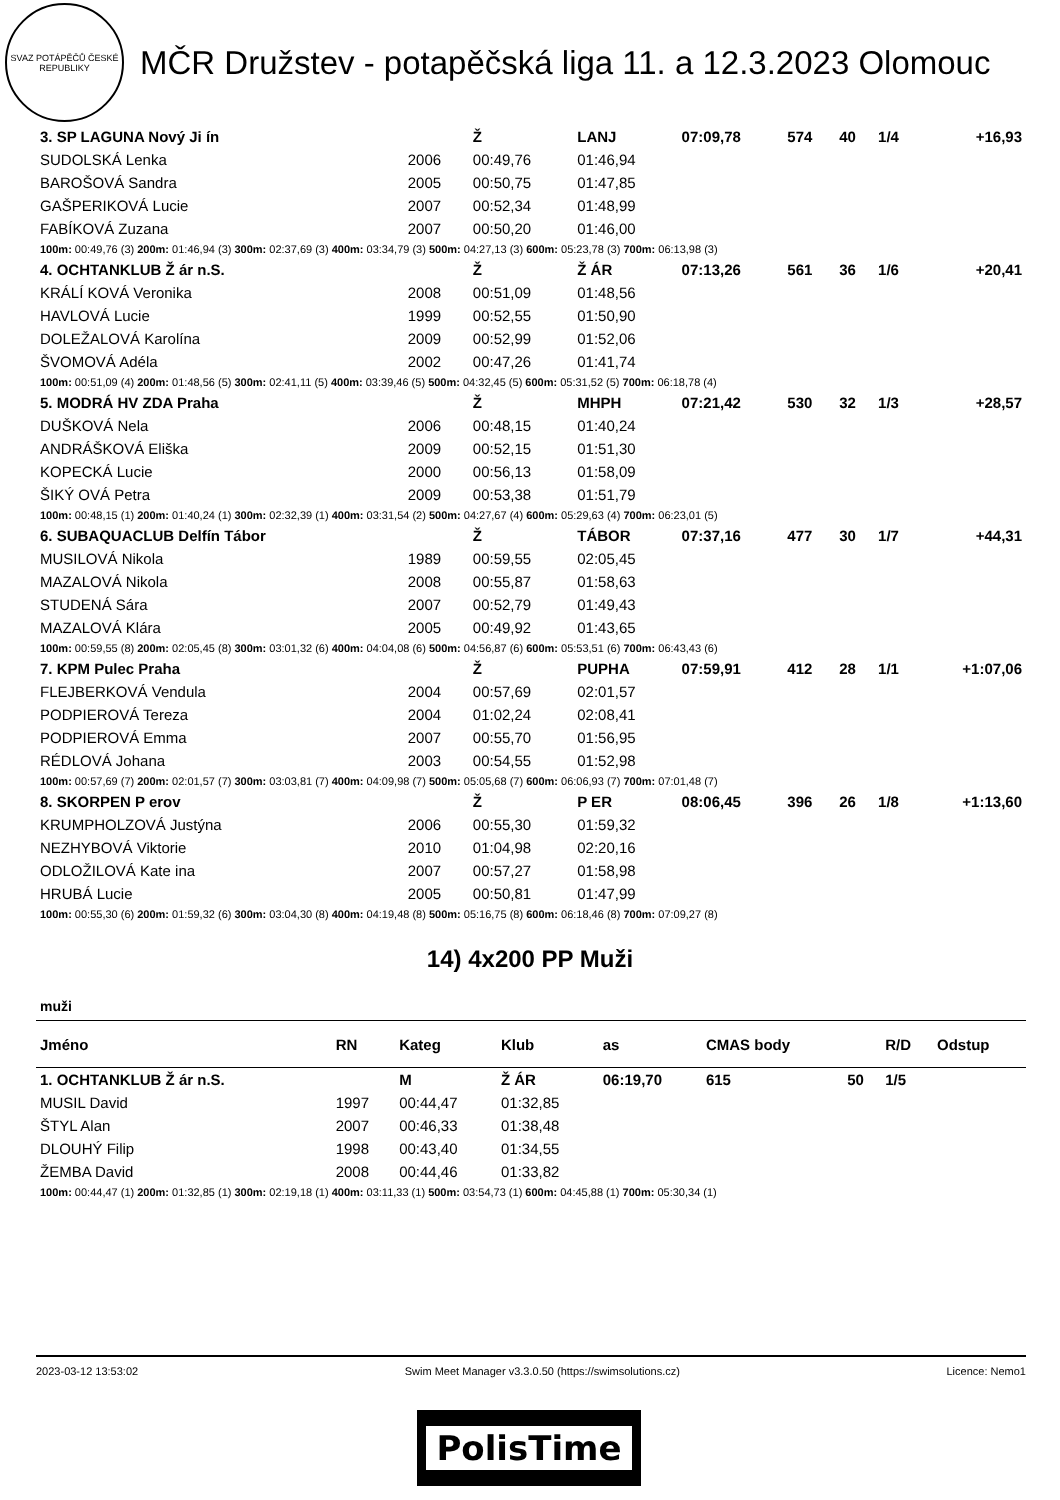SVAZ POTÁPĚČŮ ČESKÉ REPUBLIKY
MČR Družstev - potapěčská liga 11. a 12.3.2023 Olomouc
| 3. SP LAGUNA Nový Ji ín | | Ž | LANJ | 07:09,78 | 574 | 40 | 1/4 | +16,93 |
| SUDOLSKÁ Lenka | 2006 | 00:49,76 | 01:46,94 | | | | | |
| BAROŠOVÁ Sandra | 2005 | 00:50,75 | 01:47,85 | | | | | |
| GAŠPERIKOVÁ Lucie | 2007 | 00:52,34 | 01:48,99 | | | | | |
| FABÍKOVÁ Zuzana | 2007 | 00:50,20 | 01:46,00 | | | | | |
| 100m: 00:49,76 (3) 200m: 01:46,94 (3) 300m: 02:37,69 (3) 400m: 03:34,79 (3) 500m: 04:27,13 (3) 600m: 05:23,78 (3) 700m: 06:13,98 (3) | | | | | | | | |
| 4. OCHTANKLUB Ž ár n.S. | | Ž | Ž ÁR | 07:13,26 | 561 | 36 | 1/6 | +20,41 |
| KRÁLÍ KOVÁ Veronika | 2008 | 00:51,09 | 01:48,56 | | | | | |
| HAVLOVÁ Lucie | 1999 | 00:52,55 | 01:50,90 | | | | | |
| DOLEŽALOVÁ Karolína | 2009 | 00:52,99 | 01:52,06 | | | | | |
| ŠVOMOVÁ Adéla | 2002 | 00:47,26 | 01:41,74 | | | | | |
| 100m: 00:51,09 (4) 200m: 01:48,56 (5) 300m: 02:41,11 (5) 400m: 03:39,46 (5) 500m: 04:32,45 (5) 600m: 05:31,52 (5) 700m: 06:18,78 (4) | | | | | | | | |
| 5. MODRÁ HV ZDA Praha | | Ž | MHPH | 07:21,42 | 530 | 32 | 1/3 | +28,57 |
| DUŠKOVÁ Nela | 2006 | 00:48,15 | 01:40,24 | | | | | |
| ANDRÁŠKOVÁ Eliška | 2009 | 00:52,15 | 01:51,30 | | | | | |
| KOPECKÁ Lucie | 2000 | 00:56,13 | 01:58,09 | | | | | |
| ŠIKÝ OVÁ Petra | 2009 | 00:53,38 | 01:51,79 | | | | | |
| 100m: 00:48,15 (1) 200m: 01:40,24 (1) 300m: 02:32,39 (1) 400m: 03:31,54 (2) 500m: 04:27,67 (4) 600m: 05:29,63 (4) 700m: 06:23,01 (5) | | | | | | | | |
| 6. SUBAQUACLUB Delfín Tábor | | Ž | TÁBOR | 07:37,16 | 477 | 30 | 1/7 | +44,31 |
| MUSILOVÁ Nikola | 1989 | 00:59,55 | 02:05,45 | | | | | |
| MAZALOVÁ Nikola | 2008 | 00:55,87 | 01:58,63 | | | | | |
| STUDENÁ Sára | 2007 | 00:52,79 | 01:49,43 | | | | | |
| MAZALOVÁ Klára | 2005 | 00:49,92 | 01:43,65 | | | | | |
| 100m: 00:59,55 (8) 200m: 02:05,45 (8) 300m: 03:01,32 (6) 400m: 04:04,08 (6) 500m: 04:56,87 (6) 600m: 05:53,51 (6) 700m: 06:43,43 (6) | | | | | | | | |
| 7. KPM Pulec Praha | | Ž | PUPHA | 07:59,91 | 412 | 28 | 1/1 | +1:07,06 |
| FLEJBERKOVÁ Vendula | 2004 | 00:57,69 | 02:01,57 | | | | | |
| PODPIEROVÁ Tereza | 2004 | 01:02,24 | 02:08,41 | | | | | |
| PODPIEROVÁ Emma | 2007 | 00:55,70 | 01:56,95 | | | | | |
| RÉDLOVÁ Johana | 2003 | 00:54,55 | 01:52,98 | | | | | |
| 100m: 00:57,69 (7) 200m: 02:01,57 (7) 300m: 03:03,81 (7) 400m: 04:09,98 (7) 500m: 05:05,68 (7) 600m: 06:06,93 (7) 700m: 07:01,48 (7) | | | | | | | | |
| 8. SKORPEN P erov | | Ž | P ER | 08:06,45 | 396 | 26 | 1/8 | +1:13,60 |
| KRUMPHOLZOVÁ Justýna | 2006 | 00:55,30 | 01:59,32 | | | | | |
| NEZHYBOVÁ Viktorie | 2010 | 01:04,98 | 02:20,16 | | | | | |
| ODLOŽILOVÁ Kate ina | 2007 | 00:57,27 | 01:58,98 | | | | | |
| HRUBÁ Lucie | 2005 | 00:50,81 | 01:47,99 | | | | | |
| 100m: 00:55,30 (6) 200m: 01:59,32 (6) 300m: 03:04,30 (8) 400m: 04:19,48 (8) 500m: 05:16,75 (8) 600m: 06:18,46 (8) 700m: 07:09,27 (8) | | | | | | | | |
14) 4x200 PP Muži
muži
| Jméno | RN | Kateg | Klub | as | CMAS body | | R/D | Odstup |
| --- | --- | --- | --- | --- | --- | --- | --- | --- |
| 1. OCHTANKLUB Ž ár n.S. | | M | Ž ÁR | 06:19,70 | 615 | 50 | 1/5 | |
| MUSIL David | 1997 | 00:44,47 | 01:32,85 | | | | | |
| ŠTYL Alan | 2007 | 00:46,33 | 01:38,48 | | | | | |
| DLOUHÝ Filip | 1998 | 00:43,40 | 01:34,55 | | | | | |
| ŽEMBA David | 2008 | 00:44,46 | 01:33,82 | | | | | |
| 100m: 00:44,47 (1) 200m: 01:32,85 (1) 300m: 02:19,18 (1) 400m: 03:11,33 (1) 500m: 03:54,73 (1) 600m: 04:45,88 (1) 700m: 05:30,34 (1) | | | | | | | | |
2023-03-12 13:53:02 Swim Meet Manager v3.3.0.50 (https://swimsolutions.cz) Licence: Nemo1
PolisTime